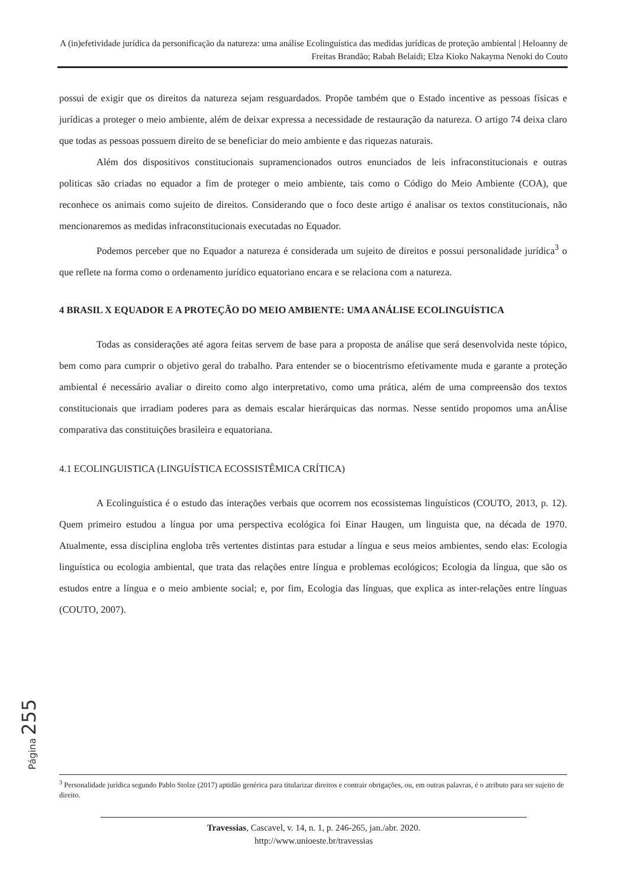A (in)efetividade jurídica da personificação da natureza: uma análise Ecolinguística das medidas jurídicas de proteção ambiental | Heloanny de Freitas Brandão; Rabah Belaidi; Elza Kioko Nakayma Nenoki do Couto
possui de exigir que os direitos da natureza sejam resguardados. Propõe também que o Estado incentive as pessoas físicas e jurídicas a proteger o meio ambiente, além de deixar expressa a necessidade de restauração da natureza. O artigo 74 deixa claro que todas as pessoas possuem direito de se beneficiar do meio ambiente e das riquezas naturais.
Além dos dispositivos constitucionais supramencionados outros enunciados de leis infraconstitucionais e outras politicas são criadas no equador a fim de proteger o meio ambiente, tais como o Código do Meio Ambiente (COA), que reconhece os animais como sujeito de direitos. Considerando que o foco deste artigo é analisar os textos constitucionais, não mencionaremos as medidas infraconstitucionais executadas no Equador.
Podemos perceber que no Equador a natureza é considerada um sujeito de direitos e possui personalidade jurídica<sup>3</sup> o que reflete na forma como o ordenamento jurídico equatoriano encara e se relaciona com a natureza.
4 BRASIL X EQUADOR E A PROTEÇÃO DO MEIO AMBIENTE: UMA ANÁLISE ECOLINGUÍSTICA
Todas as considerações até agora feitas servem de base para a proposta de análise que será desenvolvida neste tópico, bem como para cumprir o objetivo geral do trabalho. Para entender se o biocentrismo efetivamente muda e garante a proteção ambiental é necessário avaliar o direito como algo interpretativo, como uma prática, além de uma compreensão dos textos constitucionais que irradiam poderes para as demais escalar hierárquicas das normas. Nesse sentido propomos uma anÁlise comparativa das constituições brasileira e equatoriana.
4.1 ECOLINGUISTICA (LINGUÍSTICA ECOSSISTÊMICA CRÍTICA)
A Ecolinguística é o estudo das interações verbais que ocorrem nos ecossistemas linguísticos (COUTO, 2013, p. 12). Quem primeiro estudou a língua por uma perspectiva ecológica foi Einar Haugen, um linguista que, na década de 1970. Atualmente, essa disciplina engloba três vertentes distintas para estudar a língua e seus meios ambientes, sendo elas: Ecologia linguística ou ecologia ambiental, que trata das relações entre língua e problemas ecológicos; Ecologia da língua, que são os estudos entre a língua e o meio ambiente social; e, por fim, Ecologia das línguas, que explica as inter-relações entre línguas (COUTO, 2007).
Página 255
<sup>3</sup> Personalidade jurídica segundo Pablo Stolze (2017) aptidão genérica para titularizar direitos e contrair obrigações, ou, em outras palavras, é o atributo para ser sujeito de direito.
Travessias, Cascavel, v. 14, n. 1, p. 246-265, jan./abr. 2020.
http://www.unioeste.br/travessias